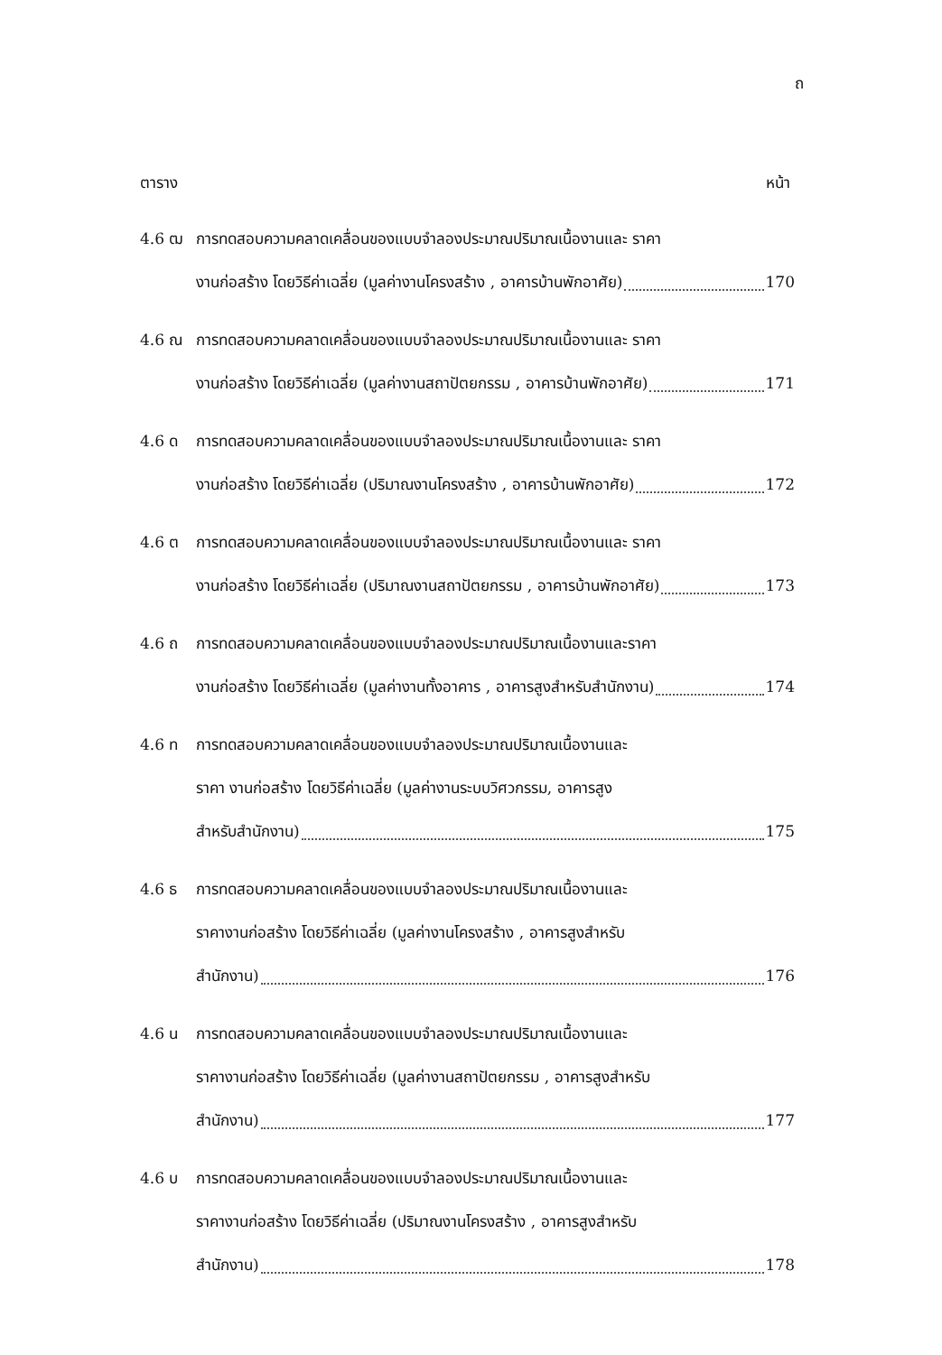ถ
ตาราง หน้า
4.6 ฒ การทดสอบความคลาดเคลื่อนของแบบจำลองประมาณปริมาณเนื้องานและ ราคา
งานก่อสร้าง โดยวิธีค่าเฉลี่ย (มูลค่างานโครงสร้าง , อาคารบ้านพักอาศัย) 170
4.6 ณ การทดสอบความคลาดเคลื่อนของแบบจำลองประมาณปริมาณเนื้องานและ ราคา
งานก่อสร้าง โดยวิธีค่าเฉลี่ย (มูลค่างานสถาปัตยกรรม , อาคารบ้านพักอาศัย) 171
4.6 ด การทดสอบความคลาดเคลื่อนของแบบจำลองประมาณปริมาณเนื้องานและ ราคา
งานก่อสร้าง โดยวิธีค่าเฉลี่ย (ปริมาณงานโครงสร้าง , อาคารบ้านพักอาศัย) 172
4.6 ต การทดสอบความคลาดเคลื่อนของแบบจำลองประมาณปริมาณเนื้องานและ ราคา
งานก่อสร้าง โดยวิธีค่าเฉลี่ย (ปริมาณงานสถาปัตยกรรม , อาคารบ้านพักอาศัย) 173
4.6 ถ การทดสอบความคลาดเคลื่อนของแบบจำลองประมาณปริมาณเนื้องานและราคา
งานก่อสร้าง โดยวิธีค่าเฉลี่ย (มูลค่างานทั้งอาคาร , อาคารสูงสำหรับสำนักงาน) 174
4.6 ท การทดสอบความคลาดเคลื่อนของแบบจำลองประมาณปริมาณเนื้องานและ
ราคา งานก่อสร้าง โดยวิธีค่าเฉลี่ย (มูลค่างานระบบวิศวกรรม, อาคารสูง
สำหรับสำนักงาน) 175
4.6 ธ การทดสอบความคลาดเคลื่อนของแบบจำลองประมาณปริมาณเนื้องานและ
ราคางานก่อสร้าง โดยวิธีค่าเฉลี่ย (มูลค่างานโครงสร้าง , อาคารสูงสำหรับ
สำนักงาน) 176
4.6 น การทดสอบความคลาดเคลื่อนของแบบจำลองประมาณปริมาณเนื้องานและ
ราคางานก่อสร้าง โดยวิธีค่าเฉลี่ย (มูลค่างานสถาปัตยกรรม , อาคารสูงสำหรับ
สำนักงาน) 177
4.6 บ การทดสอบความคลาดเคลื่อนของแบบจำลองประมาณปริมาณเนื้องานและ
ราคางานก่อสร้าง โดยวิธีค่าเฉลี่ย (ปริมาณงานโครงสร้าง , อาคารสูงสำหรับ
สำนักงาน) 178